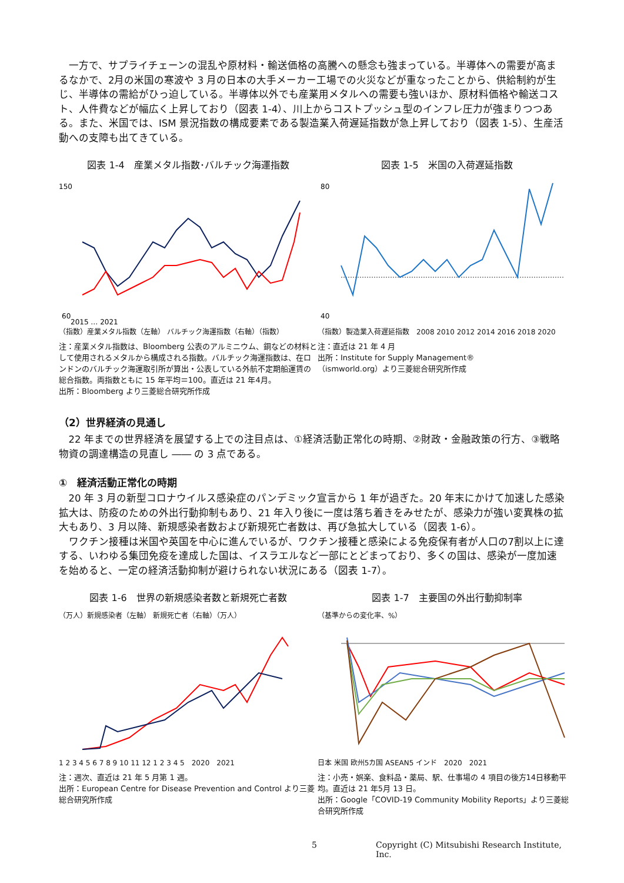一方で、サプライチェーンの混乱や原材料・輸送価格の高騰への懸念も強まっている。半導体への需要が高まるなかで、2月の米国の寒波や 3 月の日本の大手メーカー工場での火災などが重なったことから、供給制約が生じ、半導体の需給がひっ迫している。半導体以外でも産業用メタルへの需要も強いほか、原材料価格や輸送コスト、人件費などが幅広く上昇しており（図表 1-4）、川上からコストプッシュ型のインフレ圧力が強まりつつある。また、米国では、ISM 景況指数の構成要素である製造業入荷遅延指数が急上昇しており（図表 1-5）、生産活動への支障も出てきている。
図表 1-4　産業メタル指数･バルチック海運指数
150
60
2015 … 2021
（指数）産業メタル指数（左軸） バルチック海運指数（右軸）（指数）
注：産業メタル指数は、Bloomberg 公表のアルミニウム、銅などの材料として使用されるメタルから構成される指数。バルチック海運指数は、在ロンドンのバルチック海運取引所が算出・公表している外航不定期船運賃の総合指数。両指数ともに 15 年平均＝100。直近は 21 年4月。
出所：Bloomberg より三菱総合研究所作成
図表 1-5　米国の入荷遅延指数
80
40
（指数）製造業入荷遅延指数　2008 2010 2012 2014 2016 2018 2020
注：直近は 21 年 4 月
出所：Institute for Supply Management®
（ismworld.org）より三菱総合研究所作成
（2）世界経済の見通し
22 年までの世界経済を展望する上での注目点は、①経済活動正常化の時期、②財政・金融政策の行方、③戦略物資の調達構造の見直し ―― の 3 点である。
①　経済活動正常化の時期
20 年 3 月の新型コロナウイルス感染症のパンデミック宣言から 1 年が過ぎた。20 年末にかけて加速した感染拡大は、防疫のための外出行動抑制もあり、21 年入り後に一度は落ち着きをみせたが、感染力が強い変異株の拡大もあり、3 月以降、新規感染者数および新規死亡者数は、再び急拡大している（図表 1-6）。
ワクチン接種は米国や英国を中心に進んでいるが、ワクチン接種と感染による免疫保有者が人口の7割以上に達する、いわゆる集団免疫を達成した国は、イスラエルなど一部にとどまっており、多くの国は、感染が一度加速を始めると、一定の経済活動抑制が避けられない状況にある（図表 1-7）。
図表 1-6　世界の新規感染者数と新規死亡者数
（万人）新規感染者（左軸） 新規死亡者（右軸）（万人）
1 2 3 4 5 6 7 8 9 10 11 12 1 2 3 4 5　2020　2021
注：週次、直近は 21 年 5 月第 1 週。
出所：European Centre for Disease Prevention and Control より三菱総合研究所作成
図表 1-7　主要国の外出行動抑制率
（基準からの変化率、%）
日本 米国 欧州5カ国 ASEAN5 インド　2020　2021
注：小売・娯楽、食料品・薬局、駅、仕事場の 4 項目の後方14日移動平均。直近は 21 年5月 13 日。
出所：Google「COVID-19 Community Mobility Reports」より三菱総合研究所作成
5 Copyright (C) Mitsubishi Research Institute, Inc.